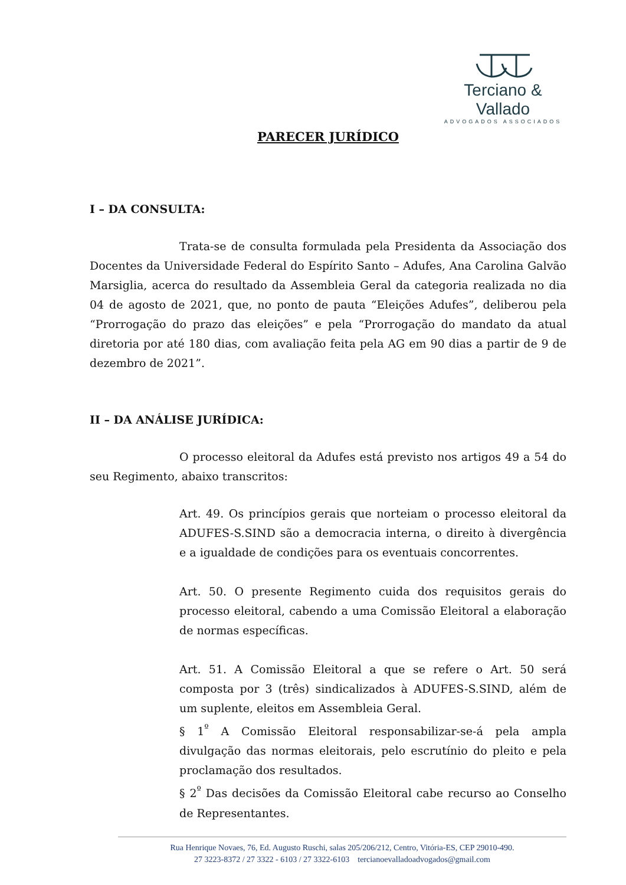Terciano & Vallado
ADVOGADOS ASSOCIADOS
PARECER JURÍDICO
I – DA CONSULTA:
Trata-se de consulta formulada pela Presidenta da Associação dos Docentes da Universidade Federal do Espírito Santo – Adufes, Ana Carolina Galvão Marsiglia, acerca do resultado da Assembleia Geral da categoria realizada no dia 04 de agosto de 2021, que, no ponto de pauta “Eleições Adufes”, deliberou pela “Prorrogação do prazo das eleições” e pela “Prorrogação do mandato da atual diretoria por até 180 dias, com avaliação feita pela AG em 90 dias a partir de 9 de dezembro de 2021”.
II – DA ANÁLISE JURÍDICA:
O processo eleitoral da Adufes está previsto nos artigos 49 a 54 do seu Regimento, abaixo transcritos:
Art. 49. Os princípios gerais que norteiam o processo eleitoral da ADUFES-S.SIND são a democracia interna, o direito à divergência e a igualdade de condições para os eventuais concorrentes.
Art. 50. O presente Regimento cuida dos requisitos gerais do processo eleitoral, cabendo a uma Comissão Eleitoral a elaboração de normas específicas.
Art. 51. A Comissão Eleitoral a que se refere o Art. 50 será composta por 3 (três) sindicalizados à ADUFES-S.SIND, além de um suplente, eleitos em Assembleia Geral.
§ 1<sup>º</sup> A Comissão Eleitoral responsabilizar-se-á pela ampla divulgação das normas eleitorais, pelo escrutínio do pleito e pela proclamação dos resultados.
§ 2<sup>º</sup> Das decisões da Comissão Eleitoral cabe recurso ao Conselho de Representantes.
Rua Henrique Novaes, 76, Ed. Augusto Ruschi, salas 205/206/212, Centro, Vitória-ES, CEP 29010-490.
27 3223-8372 / 27 3322 - 6103 / 27 3322-6103 tercianoevalladoadvogados@gmail.com